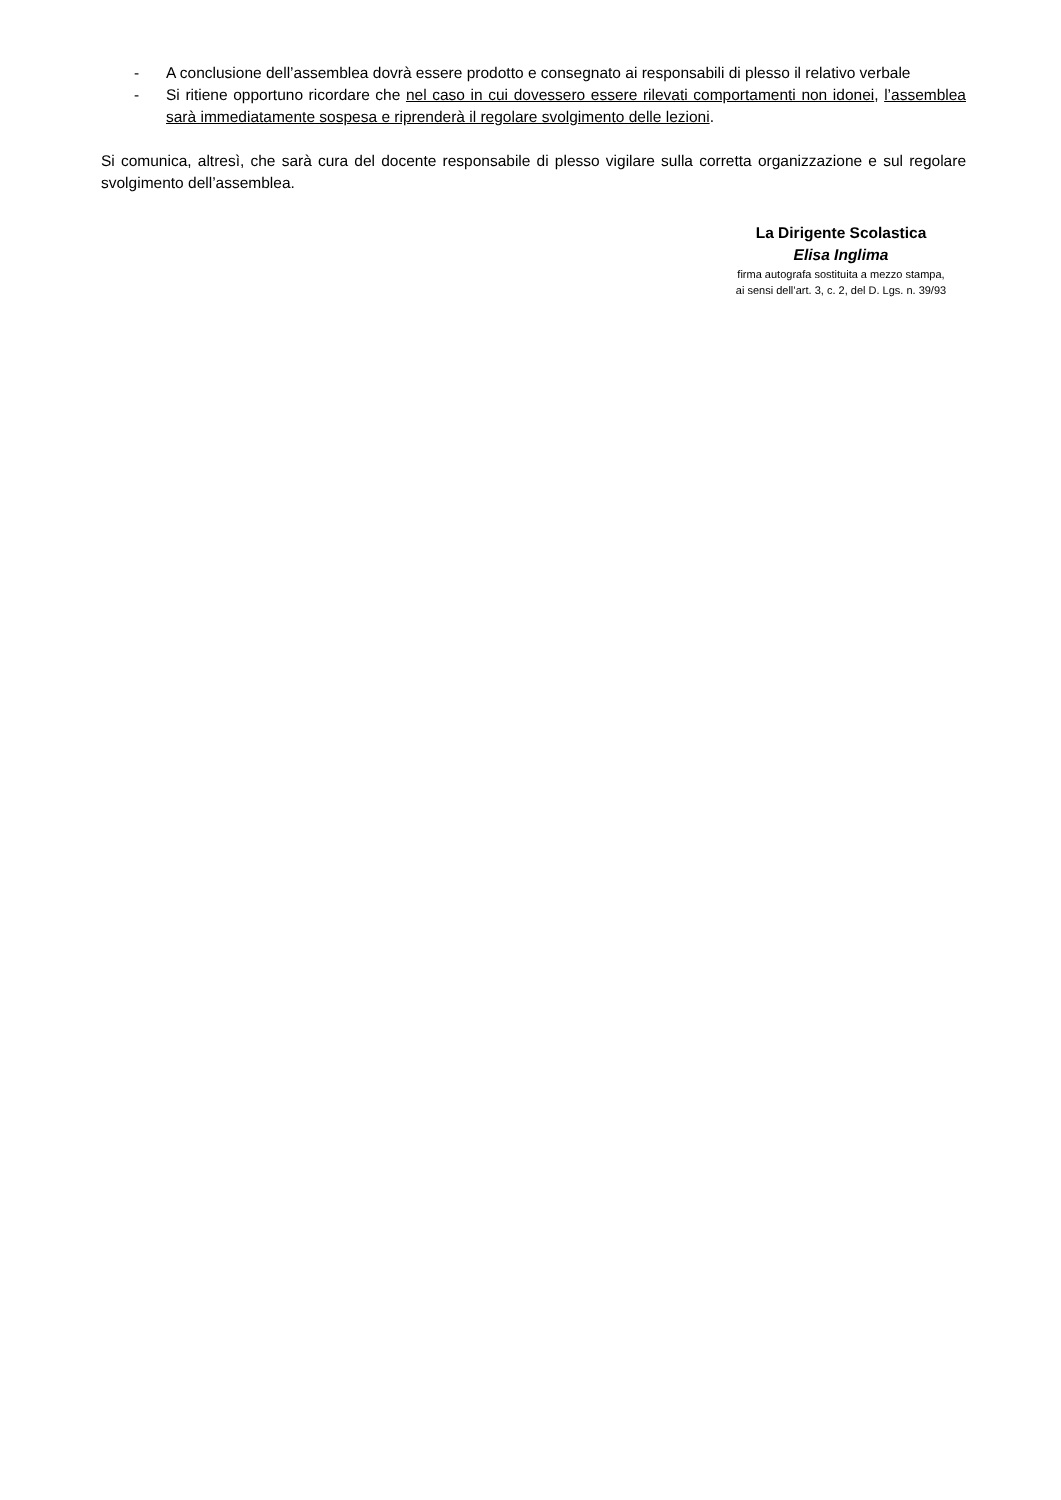- A conclusione dell’assemblea dovrà essere prodotto e consegnato ai responsabili di plesso il relativo verbale
- Si ritiene opportuno ricordare che nel caso in cui dovessero essere rilevati comportamenti non idonei, l’assemblea sarà immediatamente sospesa e riprenderà il regolare svolgimento delle lezioni.
Si comunica, altresì, che sarà cura del docente responsabile di plesso vigilare sulla corretta organizzazione e sul regolare svolgimento dell’assemblea.
La Dirigente Scolastica
Elisa Inglima
firma autografa sostituita a mezzo stampa,
ai sensi dell’art. 3, c. 2, del D. Lgs. n. 39/93